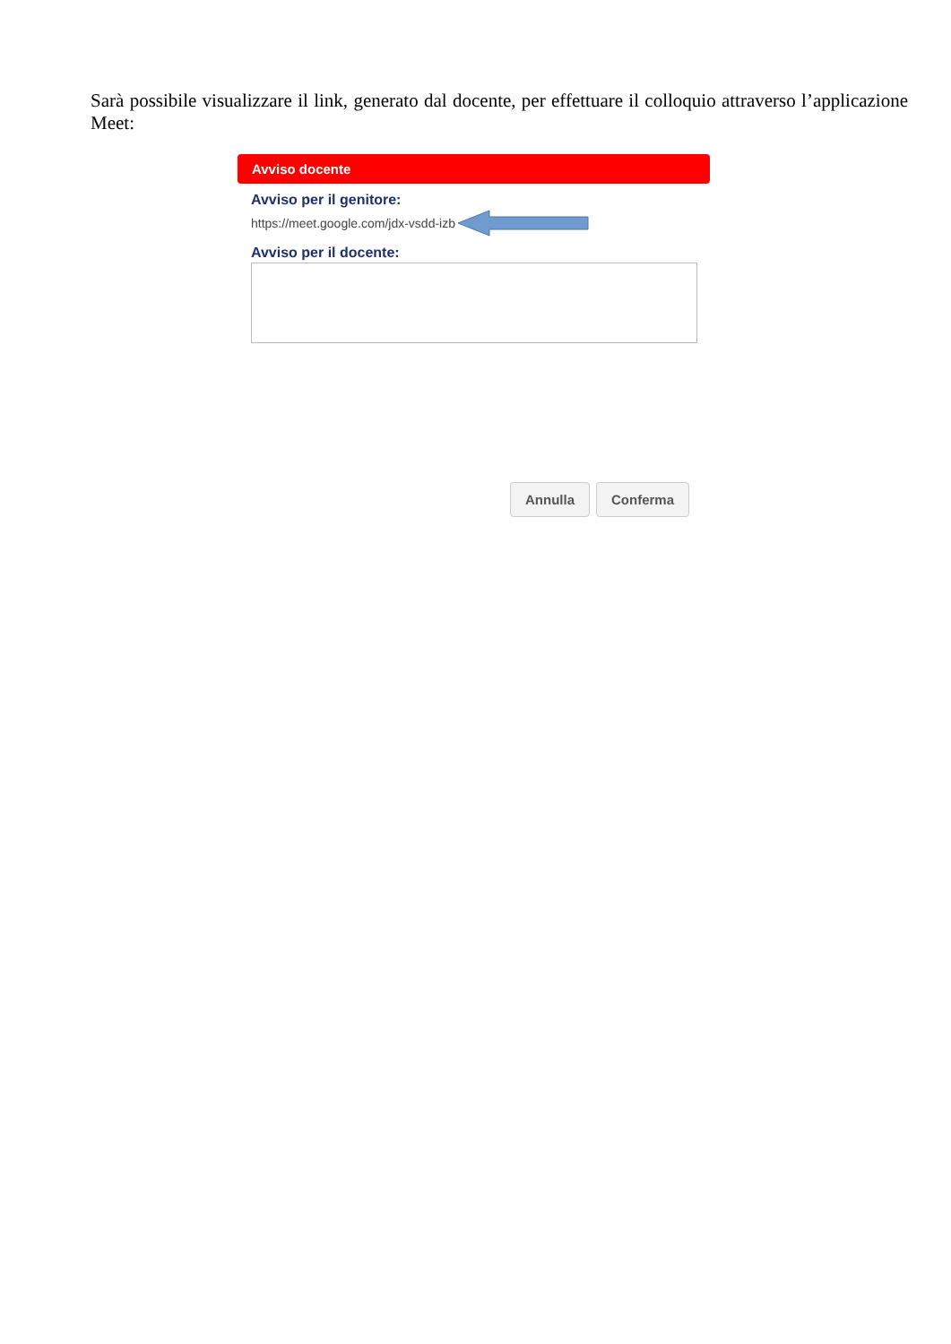Sarà possibile visualizzare il link, generato dal docente, per effettuare il colloquio attraverso l’applicazione Meet:
Avviso docente
Avviso per il genitore:
https://meet.google.com/jdx-vsdd-izb
Avviso per il docente:
Annulla Conferma